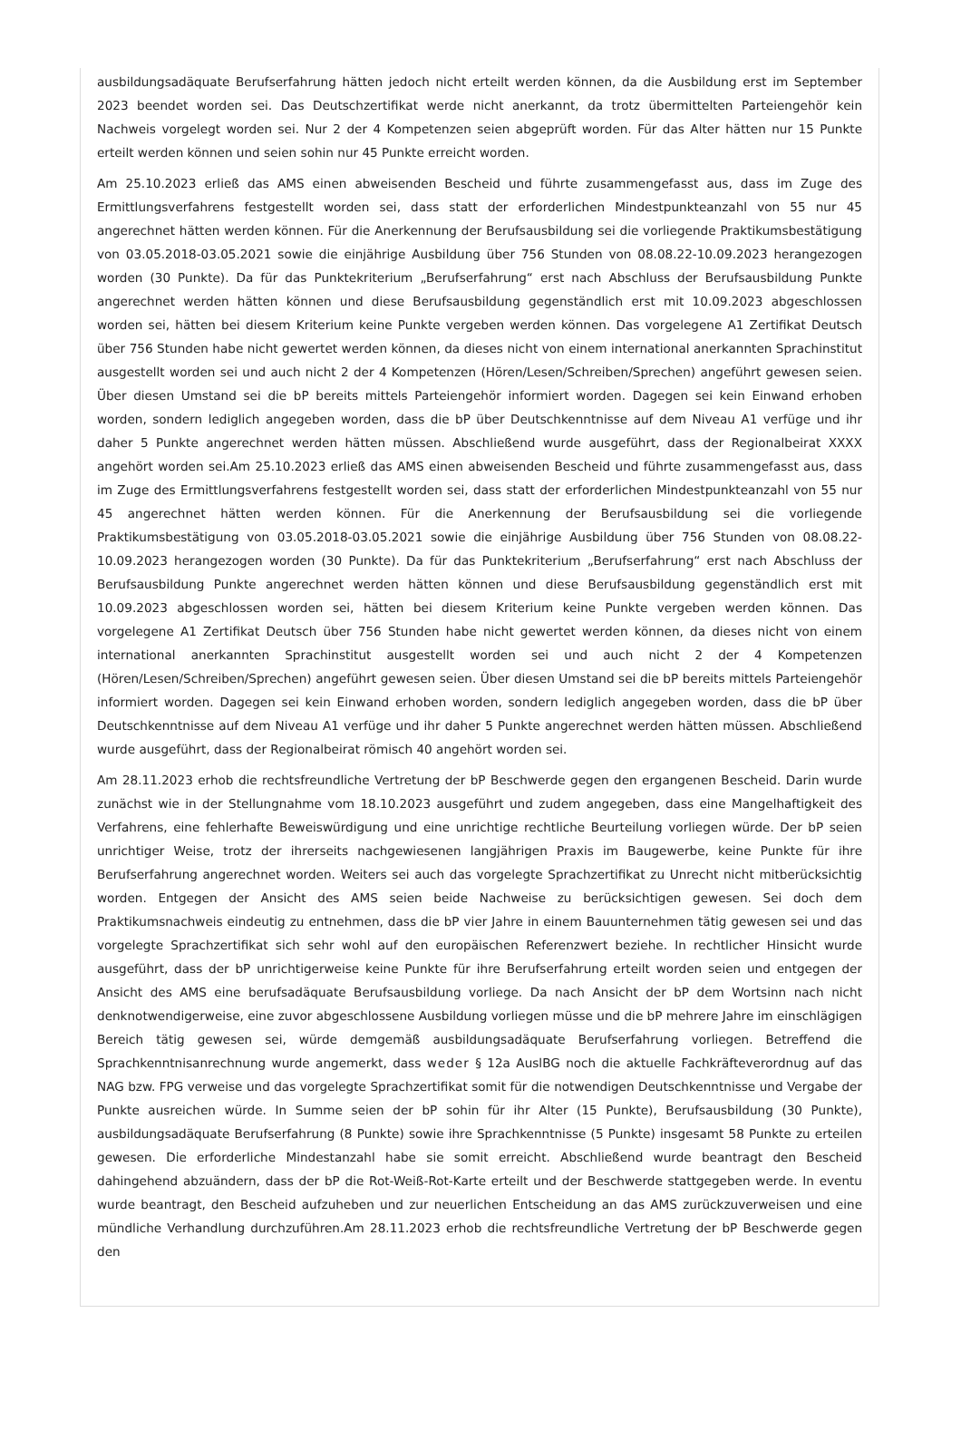ausbildungsadäquate Berufserfahrung hätten jedoch nicht erteilt werden können, da die Ausbildung erst im September 2023 beendet worden sei. Das Deutschzertifikat werde nicht anerkannt, da trotz übermittelten Parteiengehör kein Nachweis vorgelegt worden sei. Nur 2 der 4 Kompetenzen seien abgeprüft worden. Für das Alter hätten nur 15 Punkte erteilt werden können und seien sohin nur 45 Punkte erreicht worden.
Am 25.10.2023 erließ das AMS einen abweisenden Bescheid und führte zusammengefasst aus, dass im Zuge des Ermittlungsverfahrens festgestellt worden sei, dass statt der erforderlichen Mindestpunkteanzahl von 55 nur 45 angerechnet hätten werden können. Für die Anerkennung der Berufsausbildung sei die vorliegende Praktikumsbestätigung von 03.05.2018-03.05.2021 sowie die einjährige Ausbildung über 756 Stunden von 08.08.22-10.09.2023 herangezogen worden (30 Punkte). Da für das Punktekriterium „Berufserfahrung“ erst nach Abschluss der Berufsausbildung Punkte angerechnet werden hätten können und diese Berufsausbildung gegenständlich erst mit 10.09.2023 abgeschlossen worden sei, hätten bei diesem Kriterium keine Punkte vergeben werden können. Das vorgelegene A1 Zertifikat Deutsch über 756 Stunden habe nicht gewertet werden können, da dieses nicht von einem international anerkannten Sprachinstitut ausgestellt worden sei und auch nicht 2 der 4 Kompetenzen (Hören/Lesen/Schreiben/Sprechen) angeführt gewesen seien. Über diesen Umstand sei die bP bereits mittels Parteiengehör informiert worden. Dagegen sei kein Einwand erhoben worden, sondern lediglich angegeben worden, dass die bP über Deutschkenntnisse auf dem Niveau A1 verfüge und ihr daher 5 Punkte angerechnet werden hätten müssen. Abschließend wurde ausgeführt, dass der Regionalbeirat XXXX angehört worden sei.Am 25.10.2023 erließ das AMS einen abweisenden Bescheid und führte zusammengefasst aus, dass im Zuge des Ermittlungsverfahrens festgestellt worden sei, dass statt der erforderlichen Mindestpunkteanzahl von 55 nur 45 angerechnet hätten werden können. Für die Anerkennung der Berufsausbildung sei die vorliegende Praktikumsbestätigung von 03.05.2018-03.05.2021 sowie die einjährige Ausbildung über 756 Stunden von 08.08.22-10.09.2023 herangezogen worden (30 Punkte). Da für das Punktekriterium „Berufserfahrung“ erst nach Abschluss der Berufsausbildung Punkte angerechnet werden hätten können und diese Berufsausbildung gegenständlich erst mit 10.09.2023 abgeschlossen worden sei, hätten bei diesem Kriterium keine Punkte vergeben werden können. Das vorgelegene A1 Zertifikat Deutsch über 756 Stunden habe nicht gewertet werden können, da dieses nicht von einem international anerkannten Sprachinstitut ausgestellt worden sei und auch nicht 2 der 4 Kompetenzen (Hören/Lesen/Schreiben/Sprechen) angeführt gewesen seien. Über diesen Umstand sei die bP bereits mittels Parteiengehör informiert worden. Dagegen sei kein Einwand erhoben worden, sondern lediglich angegeben worden, dass die bP über Deutschkenntnisse auf dem Niveau A1 verfüge und ihr daher 5 Punkte angerechnet werden hätten müssen. Abschließend wurde ausgeführt, dass der Regionalbeirat römisch 40 angehört worden sei.
Am 28.11.2023 erhob die rechtsfreundliche Vertretung der bP Beschwerde gegen den ergangenen Bescheid. Darin wurde zunächst wie in der Stellungnahme vom 18.10.2023 ausgeführt und zudem angegeben, dass eine Mangelhaftigkeit des Verfahrens, eine fehlerhafte Beweiswürdigung und eine unrichtige rechtliche Beurteilung vorliegen würde. Der bP seien unrichtiger Weise, trotz der ihrerseits nachgewiesenen langjährigen Praxis im Baugewerbe, keine Punkte für ihre Berufserfahrung angerechnet worden. Weiters sei auch das vorgelegte Sprachzertifikat zu Unrecht nicht mitberücksichtig worden. Entgegen der Ansicht des AMS seien beide Nachweise zu berücksichtigen gewesen. Sei doch dem Praktikumsnachweis eindeutig zu entnehmen, dass die bP vier Jahre in einem Bauunternehmen tätig gewesen sei und das vorgelegte Sprachzertifikat sich sehr wohl auf den europäischen Referenzwert beziehe. In rechtlicher Hinsicht wurde ausgeführt, dass der bP unrichtigerweise keine Punkte für ihre Berufserfahrung erteilt worden seien und entgegen der Ansicht des AMS eine berufsadäquate Berufsausbildung vorliege. Da nach Ansicht der bP dem Wortsinn nach nicht denknotwendigerweise, eine zuvor abgeschlossene Ausbildung vorliegen müsse und die bP mehrere Jahre im einschlägigen Bereich tätig gewesen sei, würde demgemäß ausbildungsadäquate Berufserfahrung vorliegen. Betreffend die Sprachkenntnisanrechnung wurde angemerkt, dass weder § 12a AuslBG noch die aktuelle Fachkräfteverordnug auf das NAG bzw. FPG verweise und das vorgelegte Sprachzertifikat somit für die notwendigen Deutschkenntnisse und Vergabe der Punkte ausreichen würde. In Summe seien der bP sohin für ihr Alter (15 Punkte), Berufsausbildung (30 Punkte), ausbildungsadäquate Berufserfahrung (8 Punkte) sowie ihre Sprachkenntnisse (5 Punkte) insgesamt 58 Punkte zu erteilen gewesen. Die erforderliche Mindestanzahl habe sie somit erreicht. Abschließend wurde beantragt den Bescheid dahingehend abzuändern, dass der bP die Rot-Weiß-Rot-Karte erteilt und der Beschwerde stattgegeben werde. In eventu wurde beantragt, den Bescheid aufzuheben und zur neuerlichen Entscheidung an das AMS zurückzuverweisen und eine mündliche Verhandlung durchzuführen.Am 28.11.2023 erhob die rechtsfreundliche Vertretung der bP Beschwerde gegen den